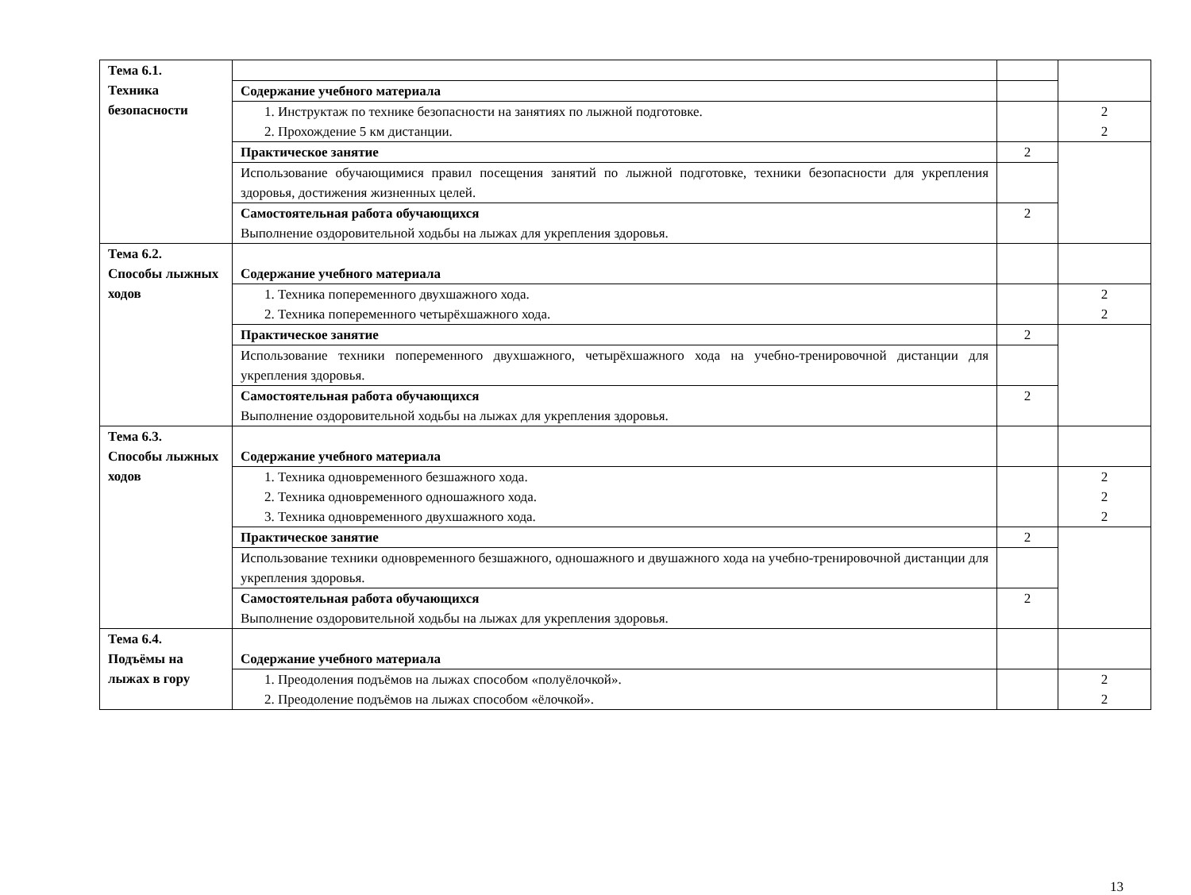| Тема 6.1. Техника безопасности | | | |
| | Содержание учебного материала | | |
| | 1. Инструктаж по технике безопасности на занятиях по лыжной подготовке. 2. Прохождение 5 км дистанции. | | 2 2 |
| | Практическое занятие | 2 | |
| | Использование обучающимися правил посещения занятий по лыжной подготовке, техники безопасности для укрепления здоровья, достижения жизненных целей. | | |
| | Самостоятельная работа обучающихся Выполнение оздоровительной ходьбы на лыжах для укрепления здоровья. | 2 | |
| Тема 6.2. Способы лыжных ходов | Содержание учебного материала | | |
| | 1. Техника попеременного двухшажного хода. 2. Техника попеременного четырёхшажного хода. | | 2 2 |
| | Практическое занятие | 2 | |
| | Использование техники попеременного двухшажного, четырёхшажного хода на учебно-тренировочной дистанции для укрепления здоровья. | | |
| | Самостоятельная работа обучающихся Выполнение оздоровительной ходьбы на лыжах для укрепления здоровья. | 2 | |
| Тема 6.3. Способы лыжных ходов | Содержание учебного материала | | |
| | 1. Техника одновременного безшажного хода. 2. Техника одновременного одношажного хода. 3. Техника одновременного двухшажного хода. | | 2 2 2 |
| | Практическое занятие | 2 | |
| | Использование техники одновременного безшажного, одношажного и двушажного хода на учебно-тренировочной дистанции для укрепления здоровья. | | |
| | Самостоятельная работа обучающихся Выполнение оздоровительной ходьбы на лыжах для укрепления здоровья. | 2 | |
| Тема 6.4. Подъёмы на лыжах в гору | Содержание учебного материала | | |
| | 1. Преодоления подъёмов на лыжах способом «полуёлочкой». 2. Преодоление подъёмов на лыжах способом «ёлочкой». | | 2 2 |
13